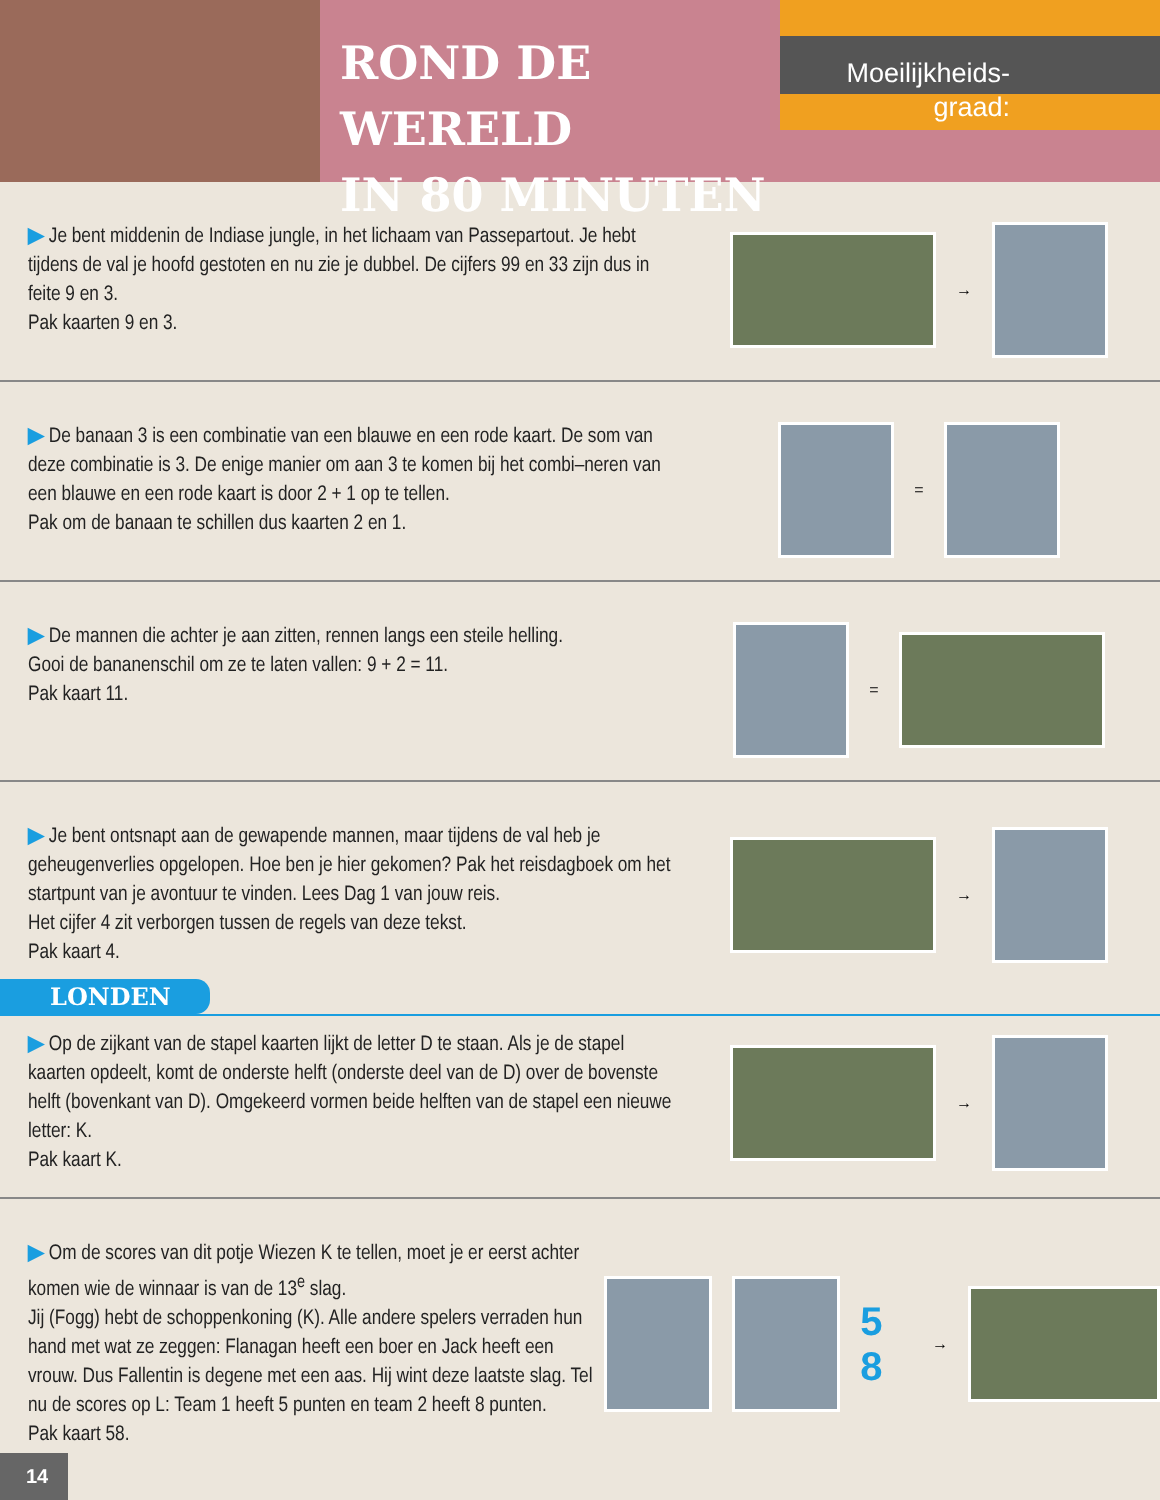ROND DE WERELD
IN 80 MINUTEN
Moeilijkheids-
graad:
▶ Je bent middenin de Indiase jungle, in het lichaam van Passepartout. Je hebt tijdens de val je hoofd gestoten en nu zie je dubbel. De cijfers 99 en 33 zijn dus in feite 9 en 3.
Pak kaarten 9 en 3.
→
▶ De banaan 3 is een combinatie van een blauwe en een rode kaart. De som van deze combinatie is 3. De enige manier om aan 3 te komen bij het combi–neren van een blauwe en een rode kaart is door 2 + 1 op te tellen.
Pak om de banaan te schillen dus kaarten 2 en 1.
=
▶ De mannen die achter je aan zitten, rennen langs een steile helling.
Gooi de bananenschil om ze te laten vallen: 9 + 2 = 11.
Pak kaart 11.
=
▶ Je bent ontsnapt aan de gewapende mannen, maar tijdens de val heb je geheugenverlies opgelopen. Hoe ben je hier gekomen? Pak het reisdagboek om het startpunt van je avontuur te vinden. Lees Dag 1 van jouw reis.
Het cijfer 4 zit verborgen tussen de regels van deze tekst.
Pak kaart 4.
→
LONDEN
▶ Op de zijkant van de stapel kaarten lijkt de letter D te staan. Als je de stapel kaarten opdeelt, komt de onderste helft (onderste deel van de D) over de bovenste helft (bovenkant van D). Omgekeerd vormen beide helften van de stapel een nieuwe letter: K.
Pak kaart K.
→
▶ Om de scores van dit potje Wiezen K te tellen, moet je er eerst achter komen wie de winnaar is van de 13<sup>e</sup> slag.
Jij (Fogg) hebt de schoppenkoning (K). Alle andere spelers verraden hun hand met wat ze zeggen: Flanagan heeft een boer en Jack heeft een vrouw. Dus Fallentin is degene met een aas. Hij wint deze laatste slag. Tel nu de scores op L: Team 1 heeft 5 punten en team 2 heeft 8 punten.
Pak kaart 58.
5 8 →
14